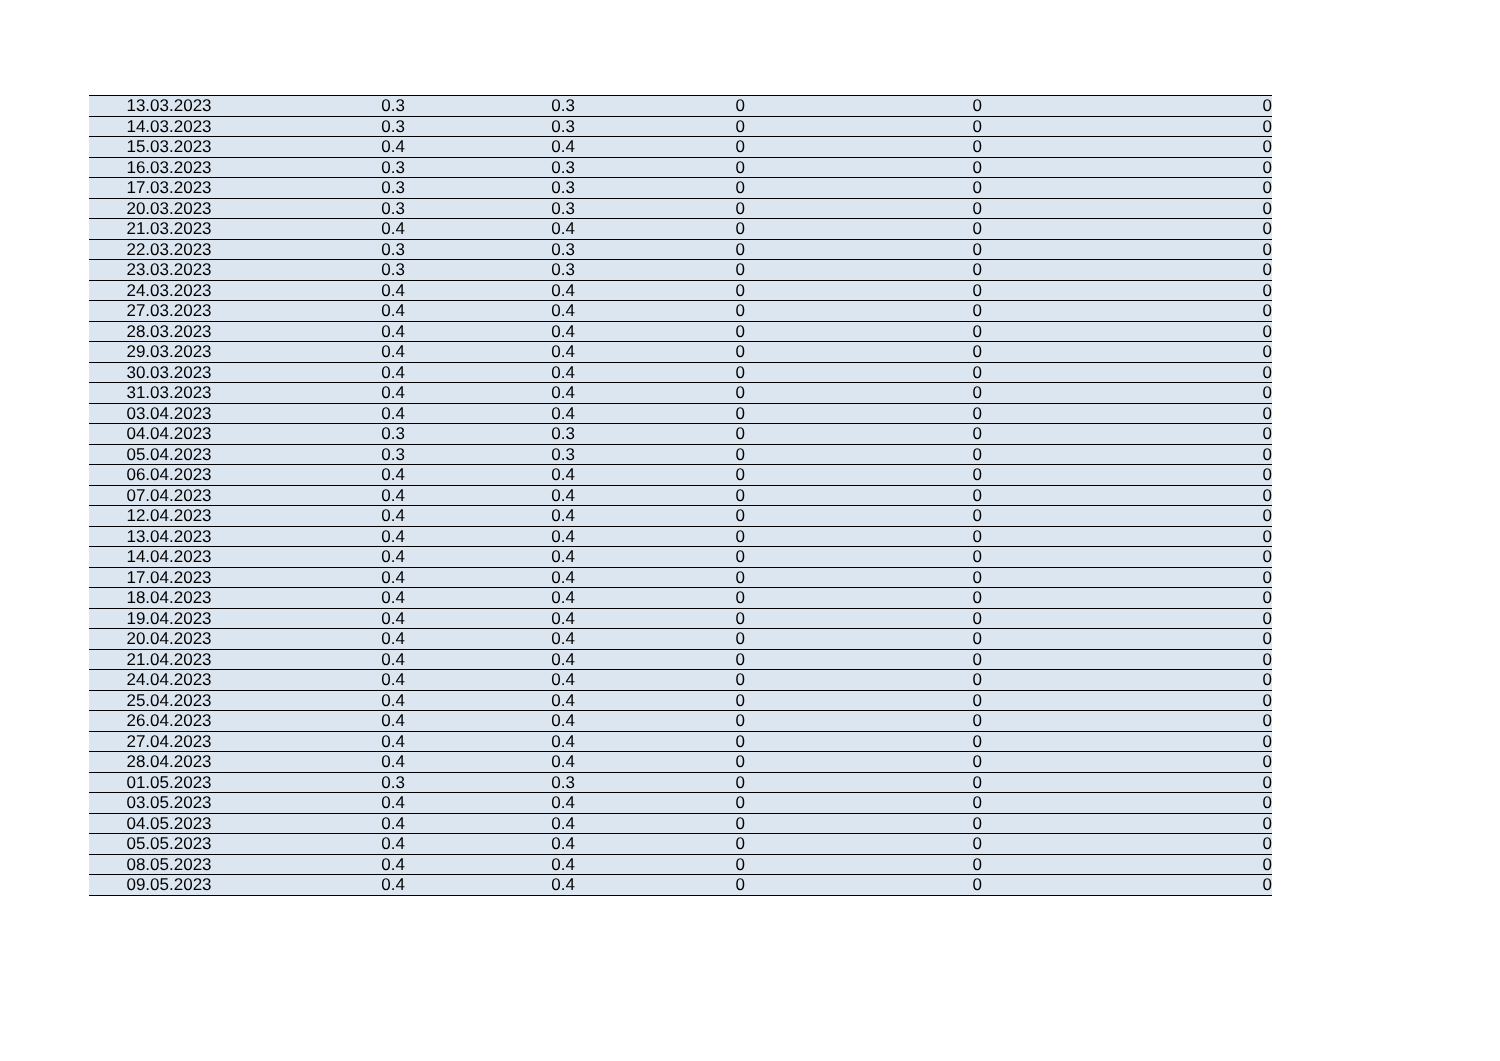| 13.03.2023 | 0.3 | 0.3 | 0 | 0 | 0 |
| 14.03.2023 | 0.3 | 0.3 | 0 | 0 | 0 |
| 15.03.2023 | 0.4 | 0.4 | 0 | 0 | 0 |
| 16.03.2023 | 0.3 | 0.3 | 0 | 0 | 0 |
| 17.03.2023 | 0.3 | 0.3 | 0 | 0 | 0 |
| 20.03.2023 | 0.3 | 0.3 | 0 | 0 | 0 |
| 21.03.2023 | 0.4 | 0.4 | 0 | 0 | 0 |
| 22.03.2023 | 0.3 | 0.3 | 0 | 0 | 0 |
| 23.03.2023 | 0.3 | 0.3 | 0 | 0 | 0 |
| 24.03.2023 | 0.4 | 0.4 | 0 | 0 | 0 |
| 27.03.2023 | 0.4 | 0.4 | 0 | 0 | 0 |
| 28.03.2023 | 0.4 | 0.4 | 0 | 0 | 0 |
| 29.03.2023 | 0.4 | 0.4 | 0 | 0 | 0 |
| 30.03.2023 | 0.4 | 0.4 | 0 | 0 | 0 |
| 31.03.2023 | 0.4 | 0.4 | 0 | 0 | 0 |
| 03.04.2023 | 0.4 | 0.4 | 0 | 0 | 0 |
| 04.04.2023 | 0.3 | 0.3 | 0 | 0 | 0 |
| 05.04.2023 | 0.3 | 0.3 | 0 | 0 | 0 |
| 06.04.2023 | 0.4 | 0.4 | 0 | 0 | 0 |
| 07.04.2023 | 0.4 | 0.4 | 0 | 0 | 0 |
| 12.04.2023 | 0.4 | 0.4 | 0 | 0 | 0 |
| 13.04.2023 | 0.4 | 0.4 | 0 | 0 | 0 |
| 14.04.2023 | 0.4 | 0.4 | 0 | 0 | 0 |
| 17.04.2023 | 0.4 | 0.4 | 0 | 0 | 0 |
| 18.04.2023 | 0.4 | 0.4 | 0 | 0 | 0 |
| 19.04.2023 | 0.4 | 0.4 | 0 | 0 | 0 |
| 20.04.2023 | 0.4 | 0.4 | 0 | 0 | 0 |
| 21.04.2023 | 0.4 | 0.4 | 0 | 0 | 0 |
| 24.04.2023 | 0.4 | 0.4 | 0 | 0 | 0 |
| 25.04.2023 | 0.4 | 0.4 | 0 | 0 | 0 |
| 26.04.2023 | 0.4 | 0.4 | 0 | 0 | 0 |
| 27.04.2023 | 0.4 | 0.4 | 0 | 0 | 0 |
| 28.04.2023 | 0.4 | 0.4 | 0 | 0 | 0 |
| 01.05.2023 | 0.3 | 0.3 | 0 | 0 | 0 |
| 03.05.2023 | 0.4 | 0.4 | 0 | 0 | 0 |
| 04.05.2023 | 0.4 | 0.4 | 0 | 0 | 0 |
| 05.05.2023 | 0.4 | 0.4 | 0 | 0 | 0 |
| 08.05.2023 | 0.4 | 0.4 | 0 | 0 | 0 |
| 09.05.2023 | 0.4 | 0.4 | 0 | 0 | 0 |